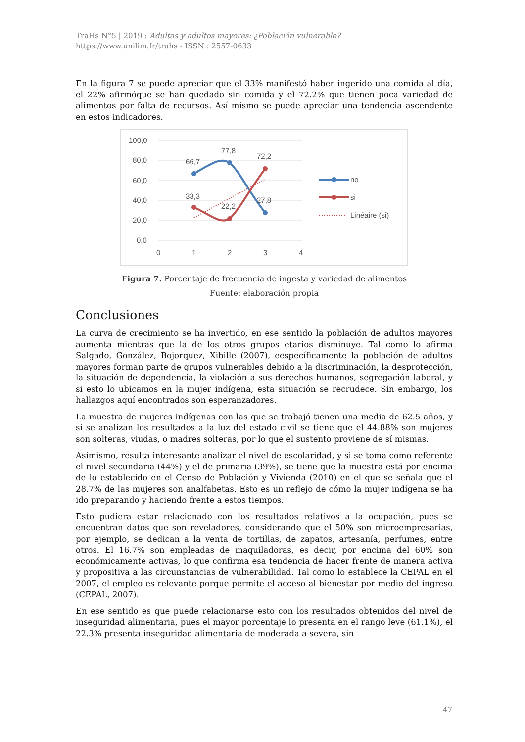TraHs N°5 | 2019 : Adultas y adultos mayores: ¿Población vulnerable?
https://www.unilim.fr/trahs - ISSN : 2557-0633
En la figura 7 se puede apreciar que el 33% manifestó haber ingerido una comida al día, el 22% afirmóque se han quedado sin comida y el 72.2% que tienen poca variedad de alimentos por falta de recursos. Así mismo se puede apreciar una tendencia ascendente en estos indicadores.
100,0
80,0
60,0
40,0
20,0
0,0
0
1
2
3
4
66,7
77,8
72,2
33,3
22,2
27,8
no
si
Linéaire (si)
Figura 7. Porcentaje de frecuencia de ingesta y variedad de alimentos
Fuente: elaboración propia
Conclusiones
La curva de crecimiento se ha invertido, en ese sentido la población de adultos mayores aumenta mientras que la de los otros grupos etarios disminuye. Tal como lo afirma Salgado, González, Bojorquez, Xibille (2007), eespecíficamente la población de adultos mayores forman parte de grupos vulnerables debido a la discriminación, la desprotección, la situación de dependencia, la violación a sus derechos humanos, segregación laboral, y si esto lo ubicamos en la mujer indígena, esta situación se recrudece. Sin embargo, los hallazgos aquí encontrados son esperanzadores.
La muestra de mujeres indígenas con las que se trabajó tienen una media de 62.5 años, y si se analizan los resultados a la luz del estado civil se tiene que el 44.88% son mujeres son solteras, viudas, o madres solteras, por lo que el sustento proviene de sí mismas.
Asimismo, resulta interesante analizar el nivel de escolaridad, y si se toma como referente el nivel secundaria (44%) y el de primaria (39%), se tiene que la muestra está por encima de lo establecido en el Censo de Población y Vivienda (2010) en el que se señala que el 28.7% de las mujeres son analfabetas. Esto es un reflejo de cómo la mujer indígena se ha ido preparando y haciendo frente a estos tiempos.
Esto pudiera estar relacionado con los resultados relativos a la ocupación, pues se encuentran datos que son reveladores, considerando que el 50% son microempresarias, por ejemplo, se dedican a la venta de tortillas, de zapatos, artesanía, perfumes, entre otros. El 16.7% son empleadas de maquiladoras, es decir, por encima del 60% son económicamente activas, lo que confirma esa tendencia de hacer frente de manera activa y propositiva a las circunstancias de vulnerabilidad. Tal como lo establece la CEPAL en el 2007, el empleo es relevante porque permite el acceso al bienestar por medio del ingreso (CEPAL, 2007).
En ese sentido es que puede relacionarse esto con los resultados obtenidos del nivel de inseguridad alimentaria, pues el mayor porcentaje lo presenta en el rango leve (61.1%), el 22.3% presenta inseguridad alimentaria de moderada a severa, sin
47